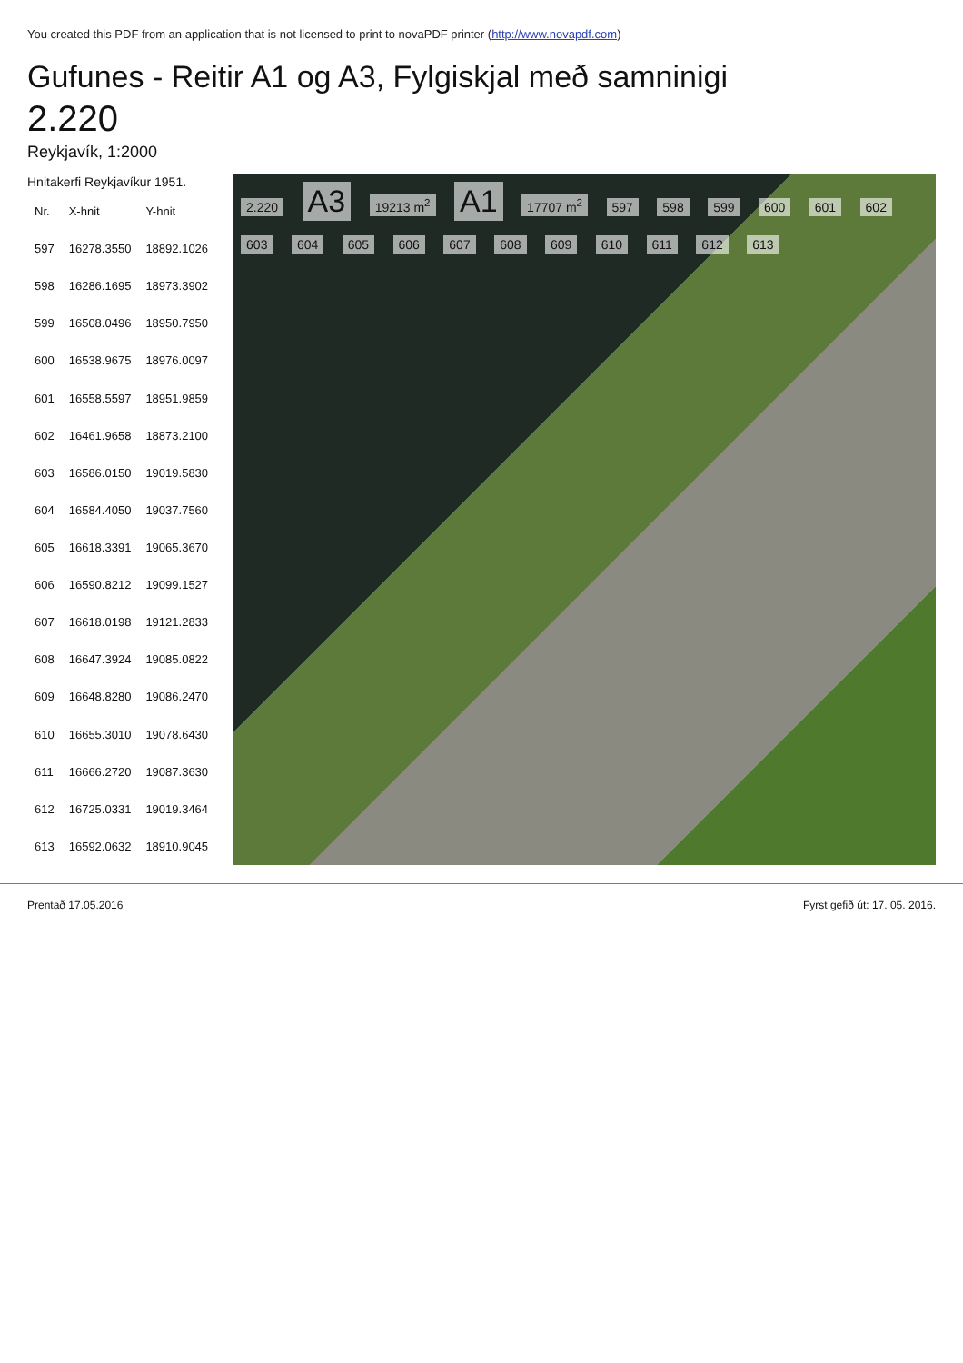You created this PDF from an application that is not licensed to print to novaPDF printer (http://www.novapdf.com)
Gufunes - Reitir A1 og A3, Fylgiskjal með samninigi
2.220
Reykjavík, 1:2000
Hnitakerfi Reykjavíkur 1951.
| Nr. | X-hnit | Y-hnit |
| --- | --- | --- |
| 597 | 16278.3550 | 18892.1026 |
| 598 | 16286.1695 | 18973.3902 |
| 599 | 16508.0496 | 18950.7950 |
| 600 | 16538.9675 | 18976.0097 |
| 601 | 16558.5597 | 18951.9859 |
| 602 | 16461.9658 | 18873.2100 |
| 603 | 16586.0150 | 19019.5830 |
| 604 | 16584.4050 | 19037.7560 |
| 605 | 16618.3391 | 19065.3670 |
| 606 | 16590.8212 | 19099.1527 |
| 607 | 16618.0198 | 19121.2833 |
| 608 | 16647.3924 | 19085.0822 |
| 609 | 16648.8280 | 19086.2470 |
| 610 | 16655.3010 | 19078.6430 |
| 611 | 16666.2720 | 19087.3630 |
| 612 | 16725.0331 | 19019.3464 |
| 613 | 16592.0632 | 18910.9045 |
2.220 A3 19213 m<sup>2</sup> A1 17707 m<sup>2</sup> 597 598 599 600 601 602 603 604 605 606 607 608 609 610 611 612 613
Prentað 17.05.2016 Fyrst gefið út: 17. 05. 2016.